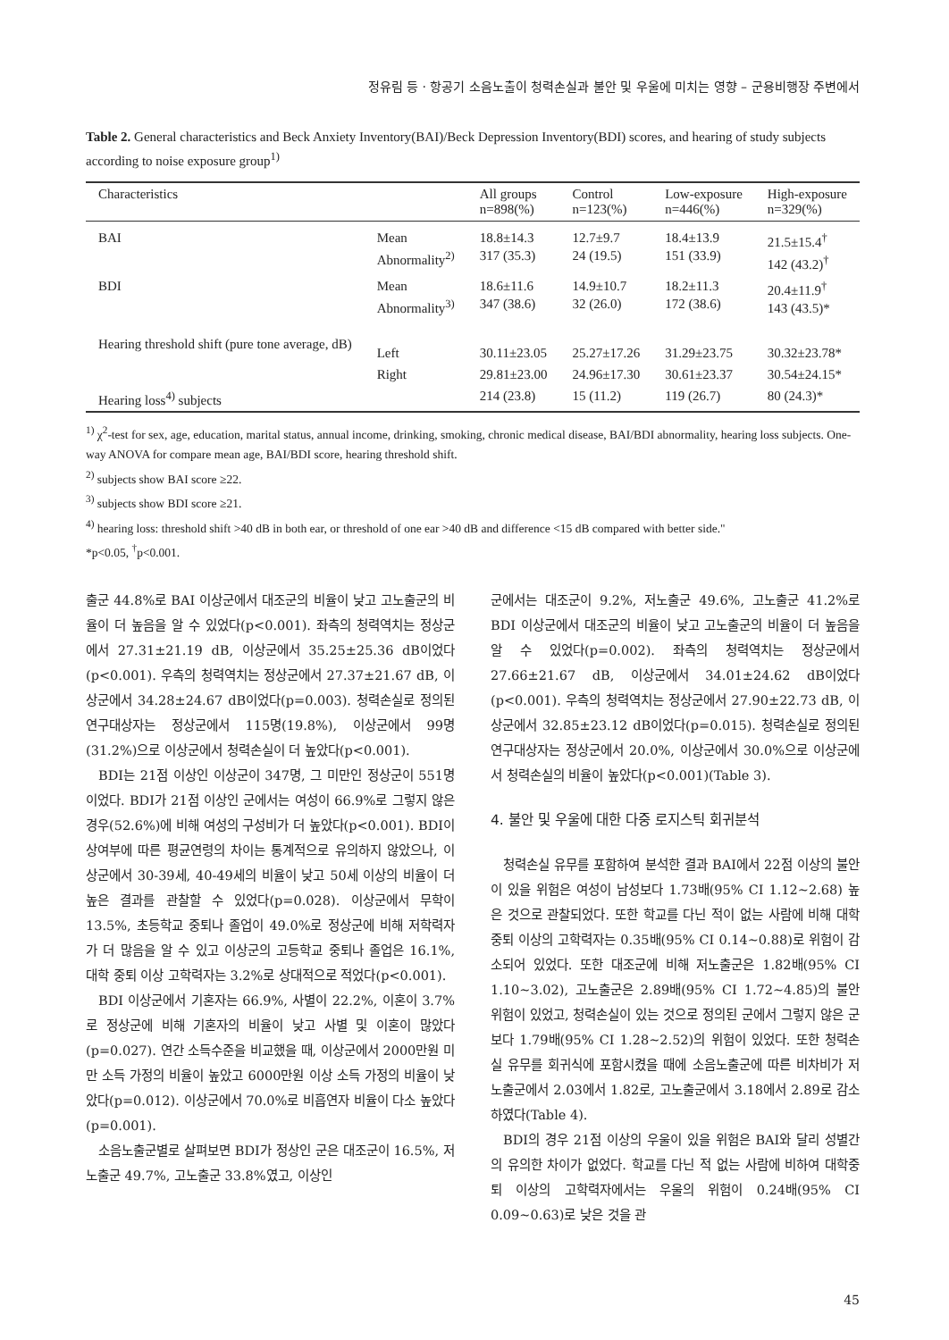정유림 등 · 항공기 소음노출이 청력손실과 불안 및 우울에 미치는 영향 – 군용비행장 주변에서
Table 2. General characteristics and Beck Anxiety Inventory(BAI)/Beck Depression Inventory(BDI) scores, and hearing of study subjects according to noise exposure group<sup>1)</sup>
| Characteristics | | All groups n=898(%) | Control n=123(%) | Low-exposure n=446(%) | High-exposure n=329(%) |
| --- | --- | --- | --- | --- | --- |
| BAI | Mean Abnormality<sup>2)</sup> | 18.8±14.3 317 (35.3) | 12.7±9.7 24 (19.5) | 18.4±13.9 151 (33.9) | 21.5±15.4<sup>†</sup> 142 (43.2)<sup>†</sup> |
| BDI | Mean Abnormality<sup>3)</sup> | 18.6±11.6 347 (38.6) | 14.9±10.7 32 (26.0) | 18.2±11.3 172 (38.6) | 20.4±11.9<sup>†</sup> 143 (43.5)* |
| Hearing threshold shift (pure tone average, dB) | Left | 30.11±23.05 | 25.27±17.26 | 31.29±23.75 | 30.32±23.78* |
| | Right | 29.81±23.00 | 24.96±17.30 | 30.61±23.37 | 30.54±24.15* |
| Hearing loss<sup>4)</sup> subjects | | 214 (23.8) | 15 (11.2) | 119 (26.7) | 80 (24.3)* |
<sup>1)</sup> χ<sup>2</sup>-test for sex, age, education, marital status, annual income, drinking, smoking, chronic medical disease, BAI/BDI abnormality, hearing loss subjects. One-way ANOVA for compare mean age, BAI/BDI score, hearing threshold shift.
<sup>2)</sup> subjects show BAI score ≥22.
<sup>3)</sup> subjects show BDI score ≥21.
<sup>4)</sup> hearing loss: threshold shift >40 dB in both ear, or threshold of one ear >40 dB and difference <15 dB compared with better side."
*p<0.05, <sup>†</sup>p<0.001.
출군 44.8%로 BAI 이상군에서 대조군의 비율이 낮고 고노출군의 비율이 더 높음을 알 수 있었다(p<0.001). 좌측의 청력역치는 정상군에서 27.31±21.19 dB, 이상군에서 35.25±25.36 dB이었다(p<0.001). 우측의 청력역치는 정상군에서 27.37±21.67 dB, 이상군에서 34.28±24.67 dB이었다(p=0.003). 청력손실로 정의된 연구대상자는 정상군에서 115명(19.8%), 이상군에서 99명(31.2%)으로 이상군에서 청력손실이 더 높았다(p<0.001).
BDI는 21점 이상인 이상군이 347명, 그 미만인 정상군이 551명이었다. BDI가 21점 이상인 군에서는 여성이 66.9%로 그렇지 않은 경우(52.6%)에 비해 여성의 구성비가 더 높았다(p<0.001). BDI이상여부에 따른 평균연령의 차이는 통계적으로 유의하지 않았으나, 이상군에서 30-39세, 40-49세의 비율이 낮고 50세 이상의 비율이 더 높은 결과를 관찰할 수 있었다(p=0.028). 이상군에서 무학이 13.5%, 초등학교 중퇴나 졸업이 49.0%로 정상군에 비해 저학력자가 더 많음을 알 수 있고 이상군의 고등학교 중퇴나 졸업은 16.1%, 대학 중퇴 이상 고학력자는 3.2%로 상대적으로 적었다(p<0.001).
BDI 이상군에서 기혼자는 66.9%, 사별이 22.2%, 이혼이 3.7%로 정상군에 비해 기혼자의 비율이 낮고 사별 및 이혼이 많았다(p=0.027). 연간 소득수준을 비교했을 때, 이상군에서 2000만원 미만 소득 가정의 비율이 높았고 6000만원 이상 소득 가정의 비율이 낮았다(p=0.012). 이상군에서 70.0%로 비흡연자 비율이 다소 높았다(p=0.001).
소음노출군별로 살펴보면 BDI가 정상인 군은 대조군이 16.5%, 저노출군 49.7%, 고노출군 33.8%였고, 이상인
군에서는 대조군이 9.2%, 저노출군 49.6%, 고노출군 41.2%로 BDI 이상군에서 대조군의 비율이 낮고 고노출군의 비율이 더 높음을 알 수 있었다(p=0.002). 좌측의 청력역치는 정상군에서 27.66±21.67 dB, 이상군에서 34.01±24.62 dB이었다(p<0.001). 우측의 청력역치는 정상군에서 27.90±22.73 dB, 이상군에서 32.85±23.12 dB이었다(p=0.015). 청력손실로 정의된 연구대상자는 정상군에서 20.0%, 이상군에서 30.0%으로 이상군에서 청력손실의 비율이 높았다(p<0.001)(Table 3).
4. 불안 및 우울에 대한 다중 로지스틱 회귀분석
청력손실 유무를 포함하여 분석한 결과 BAI에서 22점 이상의 불안이 있을 위험은 여성이 남성보다 1.73배(95% CI 1.12~2.68) 높은 것으로 관찰되었다. 또한 학교를 다닌 적이 없는 사람에 비해 대학중퇴 이상의 고학력자는 0.35배(95% CI 0.14~0.88)로 위험이 감소되어 있었다. 또한 대조군에 비해 저노출군은 1.82배(95% CI 1.10~3.02), 고노출군은 2.89배(95% CI 1.72~4.85)의 불안 위험이 있었고, 청력손실이 있는 것으로 정의된 군에서 그렇지 않은 군보다 1.79배(95% CI 1.28~2.52)의 위험이 있었다. 또한 청력손실 유무를 회귀식에 포함시켰을 때에 소음노출군에 따른 비차비가 저노출군에서 2.03에서 1.82로, 고노출군에서 3.18에서 2.89로 감소하였다(Table 4).
BDI의 경우 21점 이상의 우울이 있을 위험은 BAI와 달리 성별간의 유의한 차이가 없었다. 학교를 다닌 적 없는 사람에 비하여 대학중퇴 이상의 고학력자에서는 우울의 위험이 0.24배(95% CI 0.09~0.63)로 낮은 것을 관
45